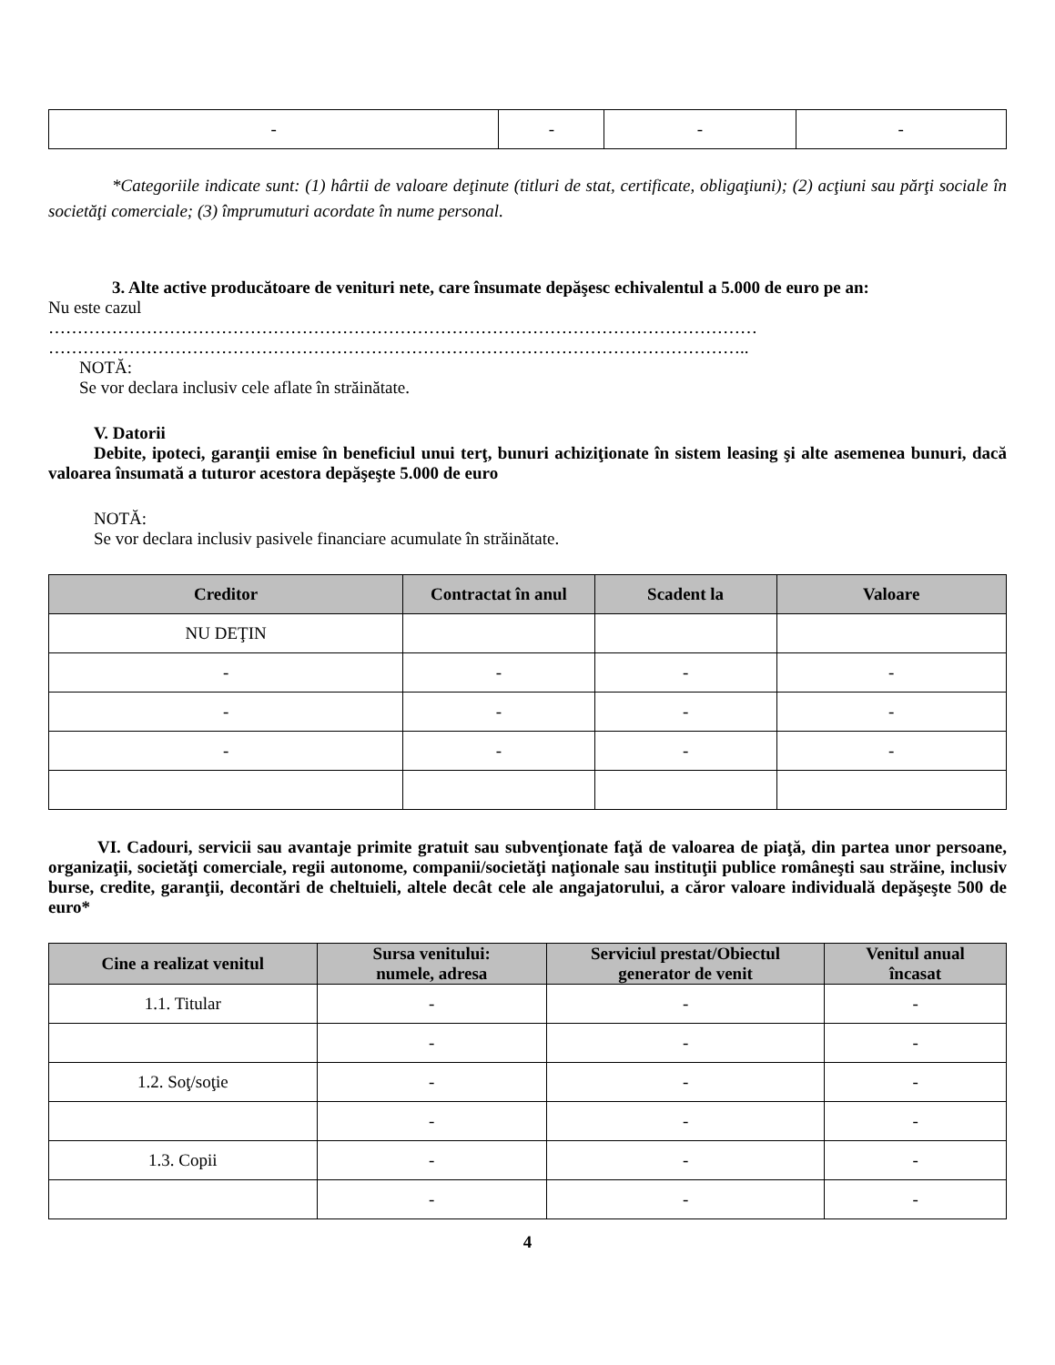| - | - | - | - |
*Categoriile indicate sunt: (1) hârtii de valoare deţinute (titluri de stat, certificate, obligaţiuni); (2) acţiuni sau părţi sociale în societăţi comerciale; (3) împrumuturi acordate în nume personal.
3. Alte active producătoare de venituri nete, care însumate depăşesc echivalentul a 5.000 de euro pe an:
Nu este cazul
……………………………………………………………………………………………………………
…………………………………………………………………………………………………………..
NOTĂ:
Se vor declara inclusiv cele aflate în străinătate.
V. Datorii
Debite, ipoteci, garanţii emise în beneficiul unui terţ, bunuri achiziţionate în sistem leasing şi alte asemenea bunuri, dacă valoarea însumată a tuturor acestora depăşeşte 5.000 de euro
NOTĂ:
Se vor declara inclusiv pasivele financiare acumulate în străinătate.
| Creditor | Contractat în anul | Scadent la | Valoare |
| --- | --- | --- | --- |
| NU DEŢIN | | | |
| - | - | - | - |
| - | - | - | - |
| - | - | - | - |
VI. Cadouri, servicii sau avantaje primite gratuit sau subvenţionate faţă de valoarea de piaţă, din partea unor persoane, organizaţii, societăţi comerciale, regii autonome, companii/societăţi naţionale sau instituţii publice româneşti sau străine, inclusiv burse, credite, garanţii, decontări de cheltuieli, altele decât cele ale angajatorului, a căror valoare individuală depăşeşte 500 de euro*
| Cine a realizat venitul | Sursa venitului: numele, adresa | Serviciul prestat/Obiectul generator de venit | Venitul anual încasat |
| --- | --- | --- | --- |
| 1.1. Titular | - | - | - |
| | - | - | - |
| 1.2. Soţ/soţie | - | - | - |
| | - | - | - |
| 1.3. Copii | - | - | - |
| | - | - | - |
4